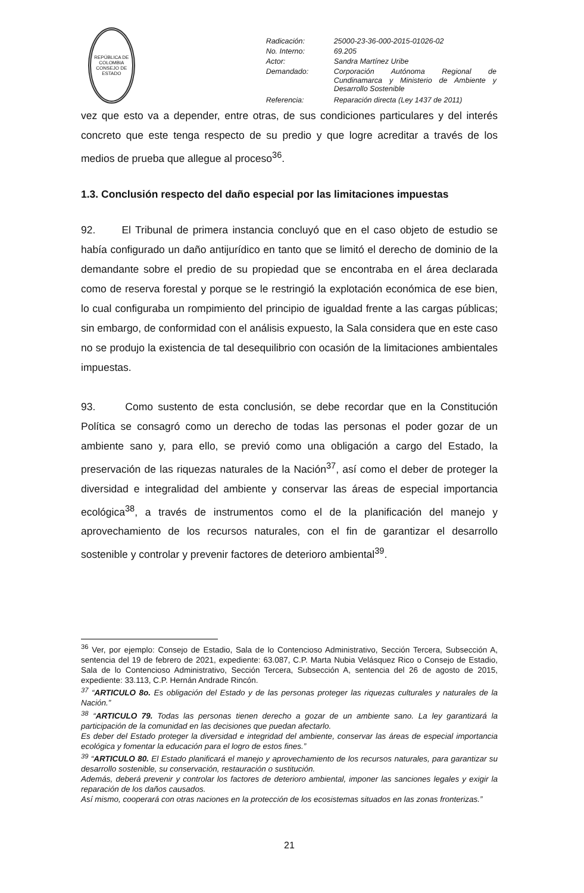REPÚBLICA DE COLOMBIA
CONSEJO DE ESTADO
| Radicación: | 25000-23-36-000-2015-01026-02 |
| No. Interno: | 69.205 |
| Actor: | Sandra Martínez Uribe |
| Demandado: | Corporación Autónoma Regional de Cundinamarca y Ministerio de Ambiente y Desarrollo Sostenible |
| Referencia: | Reparación directa (Ley 1437 de 2011) |
vez que esto va a depender, entre otras, de sus condiciones particulares y del interés concreto que este tenga respecto de su predio y que logre acreditar a través de los medios de prueba que allegue al proceso<sup>36</sup>.
1.3. Conclusión respecto del daño especial por las limitaciones impuestas
92. El Tribunal de primera instancia concluyó que en el caso objeto de estudio se había configurado un daño antijurídico en tanto que se limitó el derecho de dominio de la demandante sobre el predio de su propiedad que se encontraba en el área declarada como de reserva forestal y porque se le restringió la explotación económica de ese bien, lo cual configuraba un rompimiento del principio de igualdad frente a las cargas públicas; sin embargo, de conformidad con el análisis expuesto, la Sala considera que en este caso no se produjo la existencia de tal desequilibrio con ocasión de la limitaciones ambientales impuestas.
93. Como sustento de esta conclusión, se debe recordar que en la Constitución Política se consagró como un derecho de todas las personas el poder gozar de un ambiente sano y, para ello, se previó como una obligación a cargo del Estado, la preservación de las riquezas naturales de la Nación<sup>37</sup>, así como el deber de proteger la diversidad e integralidad del ambiente y conservar las áreas de especial importancia ecológica<sup>38</sup>, a través de instrumentos como el de la planificación del manejo y aprovechamiento de los recursos naturales, con el fin de garantizar el desarrollo sostenible y controlar y prevenir factores de deterioro ambiental<sup>39</sup>.
<sup>36</sup> Ver, por ejemplo: Consejo de Estadio, Sala de lo Contencioso Administrativo, Sección Tercera, Subsección A, sentencia del 19 de febrero de 2021, expediente: 63.087, C.P. Marta Nubia Velásquez Rico o Consejo de Estadio, Sala de lo Contencioso Administrativo, Sección Tercera, Subsección A, sentencia del 26 de agosto de 2015, expediente: 33.113, C.P. Hernán Andrade Rincón.
<sup>37</sup> “ARTICULO 8o. Es obligación del Estado y de las personas proteger las riquezas culturales y naturales de la Nación.”
<sup>38</sup> “ARTICULO 79. Todas las personas tienen derecho a gozar de un ambiente sano. La ley garantizará la participación de la comunidad en las decisiones que puedan afectarlo.
Es deber del Estado proteger la diversidad e integridad del ambiente, conservar las áreas de especial importancia ecológica y fomentar la educación para el logro de estos fines.”
<sup>39</sup> “ARTICULO 80. El Estado planificará el manejo y aprovechamiento de los recursos naturales, para garantizar su desarrollo sostenible, su conservación, restauración o sustitución.
Además, deberá prevenir y controlar los factores de deterioro ambiental, imponer las sanciones legales y exigir la reparación de los daños causados.
Así mismo, cooperará con otras naciones en la protección de los ecosistemas situados en las zonas fronterizas.”
21